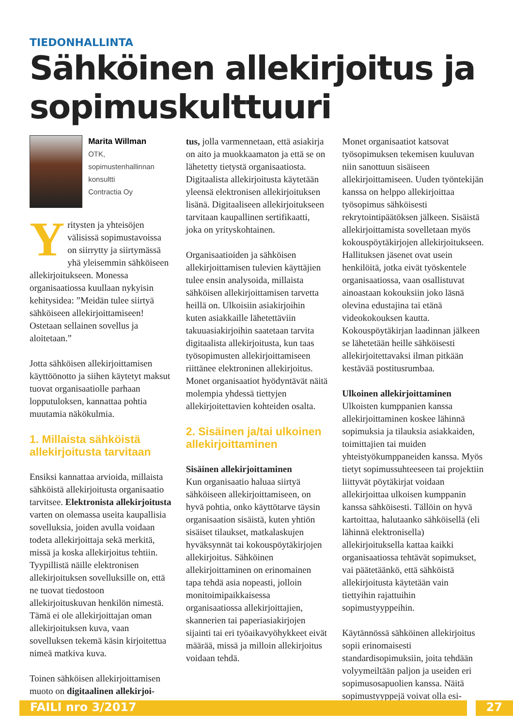TIEDONHALLINTA
Sähköinen allekirjoitus ja sopimuskulttuuri
Marita Willman
OTK, sopimustenhallinnan
konsultti
Contractia Oy
Yritysten ja yhteisöjen välisissä sopimustavoissa on siirrytty ja siirtymässä yhä yleisemmin sähköiseen allekirjoitukseen. Monessa organisaatiossa kuullaan nykyisin kehitysidea: ”Meidän tulee siirtyä sähköiseen allekirjoittamiseen! Ostetaan sellainen sovellus ja aloitetaan.”
Jotta sähköisen allekirjoittamisen käyttöönotto ja siihen käytetyt maksut tuovat organisaatiolle parhaan lopputuloksen, kannattaa pohtia muutamia näkökulmia.
1. Millaista sähköistä allekirjoitusta tarvitaan
Ensiksi kannattaa arvioida, millaista sähköistä allekirjoitusta organisaatio tarvitsee. Elektronista allekirjoitusta varten on olemassa useita kaupallisia sovelluksia, joiden avulla voidaan todeta allekirjoittaja sekä merkitä, missä ja koska allekirjoitus tehtiin. Tyypillistä näille elektronisen allekirjoituksen sovelluksille on, että ne tuovat tiedostoon allekirjoituskuvan henkilön nimestä. Tämä ei ole allekirjoittajan oman allekirjoituksen kuva, vaan sovelluksen tekemä käsin kirjoitettua nimeä matkiva kuva.
Toinen sähköisen allekirjoittamisen muoto on digitaalinen allekirjoi-
tus, jolla varmennetaan, että asiakirja on aito ja muokkaamaton ja että se on lähetetty tietystä organisaatiosta. Digitaalista allekirjoitusta käytetään yleensä elektronisen allekirjoituksen lisänä. Digitaaliseen allekirjoitukseen tarvitaan kaupallinen sertifikaatti, joka on yrityskohtainen.
Organisaatioiden ja sähköisen allekirjoittamisen tulevien käyttäjien tulee ensin analysoida, millaista sähköisen allekirjoittamisen tarvetta heillä on. Ulkoisiin asiakirjoihin kuten asiakkaille lähetettäviin takuuasiakirjoihin saatetaan tarvita digitaalista allekirjoitusta, kun taas työsopimusten allekirjoittamiseen riittänee elektroninen allekirjoitus. Monet organisaatiot hyödyntävät näitä molempia yhdessä tiettyjen allekirjoitettavien kohteiden osalta.
2. Sisäinen ja/tai ulkoinen allekirjoittaminen
Sisäinen allekirjoittaminen
Kun organisaatio haluaa siirtyä sähköiseen allekirjoittamiseen, on hyvä pohtia, onko käyttötarve täysin organisaation sisäistä, kuten yhtiön sisäiset tilaukset, matkalaskujen hyväksynnät tai kokouspöytäkirjojen allekirjoitus. Sähköinen allekirjoittaminen on erinomainen tapa tehdä asia nopeasti, jolloin monitoimipaikkaisessa organisaatiossa allekirjoittajien, skannerien tai paperiasiakirjojen sijainti tai eri työaikavyöhykkeet eivät määrää, missä ja milloin allekirjoitus voidaan tehdä.
Monet organisaatiot katsovat työsopimuksen tekemisen kuuluvan niin sanottuun sisäiseen allekirjoittamiseen. Uuden työntekijän kanssa on helppo allekirjoittaa työsopimus sähköisesti rekrytointipäätöksen jälkeen. Sisäistä allekirjoittamista sovelletaan myös kokouspöytäkirjojen allekirjoitukseen. Hallituksen jäsenet ovat usein henkilöitä, jotka eivät työskentele organisaatiossa, vaan osallistuvat ainoastaan kokouksiin joko läsnä olevina edustajina tai etänä videokokouksen kautta. Kokouspöytäkirjan laadinnan jälkeen se lähetetään heille sähköisesti allekirjoitettavaksi ilman pitkään kestävää postitusrumbaa.
Ulkoinen allekirjoittaminen
Ulkoisten kumppanien kanssa allekirjoittaminen koskee lähinnä sopimuksia ja tilauksia asiakkaiden, toimittajien tai muiden yhteistyökumppaneiden kanssa. Myös tietyt sopimussuhteeseen tai projektiin liittyvät pöytäkirjat voidaan allekirjoittaa ulkoisen kumppanin kanssa sähköisesti. Tällöin on hyvä kartoittaa, halutaanko sähköisellä (eli lähinnä elektronisella) allekirjoituksella kattaa kaikki organisaatiossa tehtävät sopimukset, vai päätetäänkö, että sähköistä allekirjoitusta käytetään vain tiettyihin rajattuihin sopimustyyppeihin.
Käytännössä sähköinen allekirjoitus sopii erinomaisesti standardisopimuksiin, joita tehdään volyymeiltään paljon ja useiden eri sopimusosapuolien kanssa. Näitä sopimustyyppejä voivat olla esi-
FAILI nro 3/2017 27